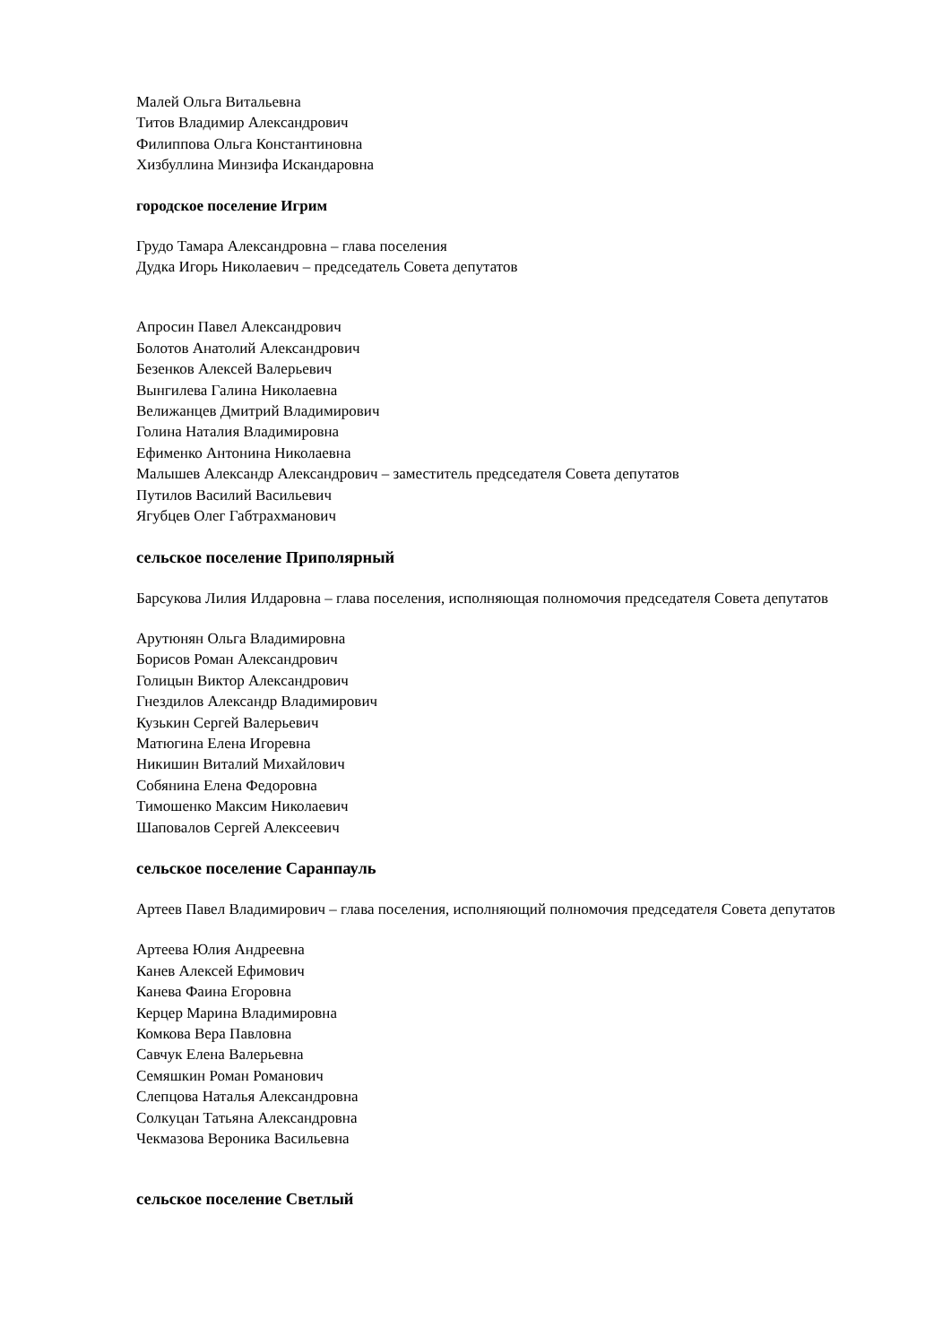Малей Ольга Витальевна
Титов Владимир Александрович
Филиппова Ольга Константиновна
Хизбуллина Минзифа Искандаровна
городское поселение Игрим
Грудо Тамара Александровна – глава поселения
Дудка Игорь Николаевич – председатель Совета депутатов
Апросин Павел Александрович
Болотов Анатолий Александрович
Безенков Алексей Валерьевич
Вынгилева Галина Николаевна
Велижанцев Дмитрий Владимирович
Голина Наталия Владимировна
Ефименко Антонина Николаевна
Малышев Александр Александрович – заместитель председателя Совета депутатов
Путилов Василий Васильевич
Ягубцев Олег Габтрахманович
сельское поселение Приполярный
Барсукова Лилия Илдаровна – глава поселения, исполняющая полномочия председателя Совета депутатов
Арутюнян Ольга Владимировна
Борисов Роман Александрович
Голицын Виктор Александрович
Гнездилов Александр Владимирович
Кузькин Сергей Валерьевич
Матюгина Елена Игоревна
Никишин Виталий Михайлович
Собянина Елена Федоровна
Тимошенко Максим Николаевич
Шаповалов Сергей Алексеевич
сельское поселение Саранпауль
Артеев Павел Владимирович – глава поселения, исполняющий полномочия председателя Совета депутатов
Артеева Юлия Андреевна
Канев Алексей Ефимович
Канева Фаина Егоровна
Керцер Марина Владимировна
Комкова Вера Павловна
Савчук Елена Валерьевна
Семяшкин Роман Романович
Слепцова Наталья Александровна
Солкуцан Татьяна Александровна
Чекмазова Вероника Васильевна
сельское поселение Светлый